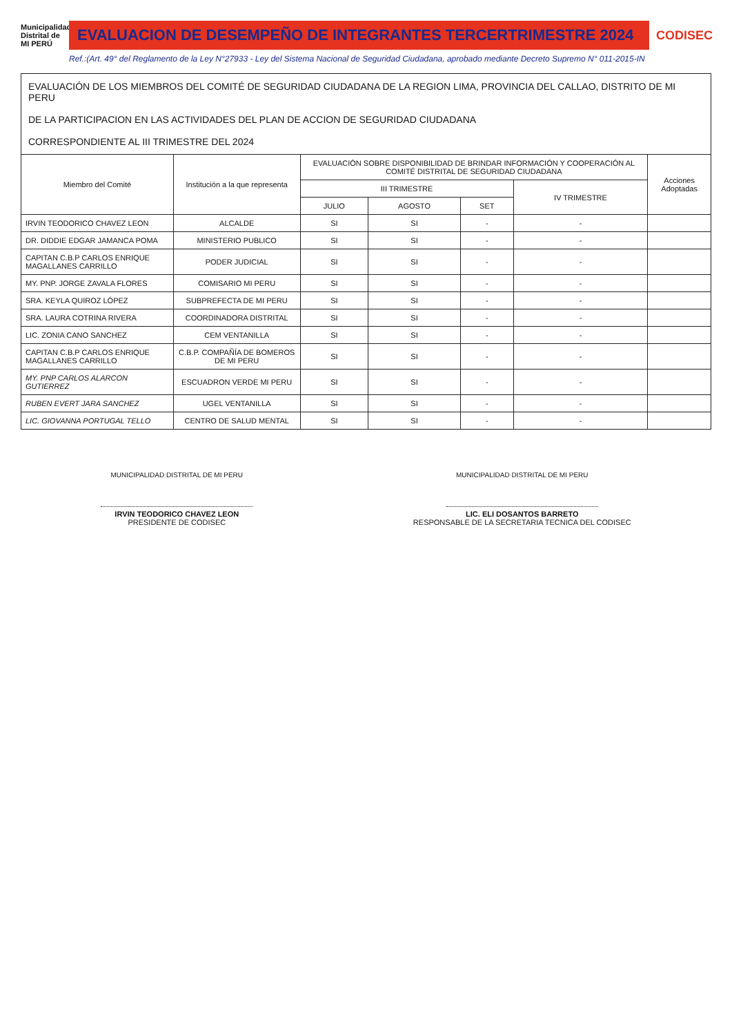Municipalidad Distrital de MI PERÚ
EVALUACION DE DESEMPEÑO DE INTEGRANTES TERCERTRIMESTRE 2024
CODISEC
Ref.:(Art. 49° del Reglamento de la Ley N°27933 - Ley del Sistema Nacional de Seguridad Ciudadana, aprobado mediante Decreto Supremo N° 011-2015-IN
| EVALUACIÓN DE LOS MIEMBROS DEL COMITÉ DE SEGURIDAD CIUDADANA DE LA REGION LIMA, PROVINCIA DEL CALLAO, DISTRITO DE MI PERU DE LA PARTICIPACION EN LAS ACTIVIDADES DEL PLAN DE ACCION DE SEGURIDAD CIUDADANA CORRESPONDIENTE AL III TRIMESTRE DEL 2024 | | | | | | |
| Miembro del Comité | Institución a la que representa | EVALUACIÓN SOBRE DISPONIBILIDAD DE BRINDAR INFORMACIÓN Y COOPERACIÓN AL COMITÉ DISTRITAL DE SEGURIDAD CIUDADANA | | | | Acciones Adoptadas |
| | | III TRIMESTRE | | | IV TRIMESTRE | |
| | | JULIO | AGOSTO | SET | | |
| IRVIN TEODORICO CHAVEZ LEON | ALCALDE | SI | SI | - | - | |
| DR. DIDDIE EDGAR JAMANCA POMA | MINISTERIO PUBLICO | SI | SI | - | - | |
| CAPITAN C.B.P CARLOS ENRIQUE MAGALLANES CARRILLO | PODER JUDICIAL | SI | SI | - | - | |
| MY. PNP. JORGE ZAVALA FLORES | COMISARIO MI PERU | SI | SI | - | - | |
| SRA. KEYLA QUIROZ LÓPEZ | SUBPREFECTA DE MI PERU | SI | SI | - | - | |
| SRA. LAURA COTRINA RIVERA | COORDINADORA DISTRITAL | SI | SI | - | - | |
| LIC. ZONIA CANO SANCHEZ | CEM VENTANILLA | SI | SI | - | - | |
| CAPITAN C.B.P CARLOS ENRIQUE MAGALLANES CARRILLO | C.B.P. COMPAÑÍA DE BOMEROS DE MI PERU | SI | SI | - | - | |
| MY. PNP CARLOS ALARCON GUTIERREZ | ESCUADRON VERDE MI PERU | SI | SI | - | - | |
| RUBEN EVERT JARA SANCHEZ | UGEL VENTANILLA | SI | SI | - | - | |
| LIC. GIOVANNA PORTUGAL TELLO | CENTRO DE SALUD MENTAL | SI | SI | - | - | |
MUNICIPALIDAD DISTRITAL DE MI PERU
IRVIN TEODORICO CHAVEZ LEON
PRESIDENTE DE CODISEC
MUNICIPALIDAD DISTRITAL DE MI PERU
LIC. ELI DOSANTOS BARRETO
RESPONSABLE DE LA SECRETARIA TECNICA DEL CODISEC